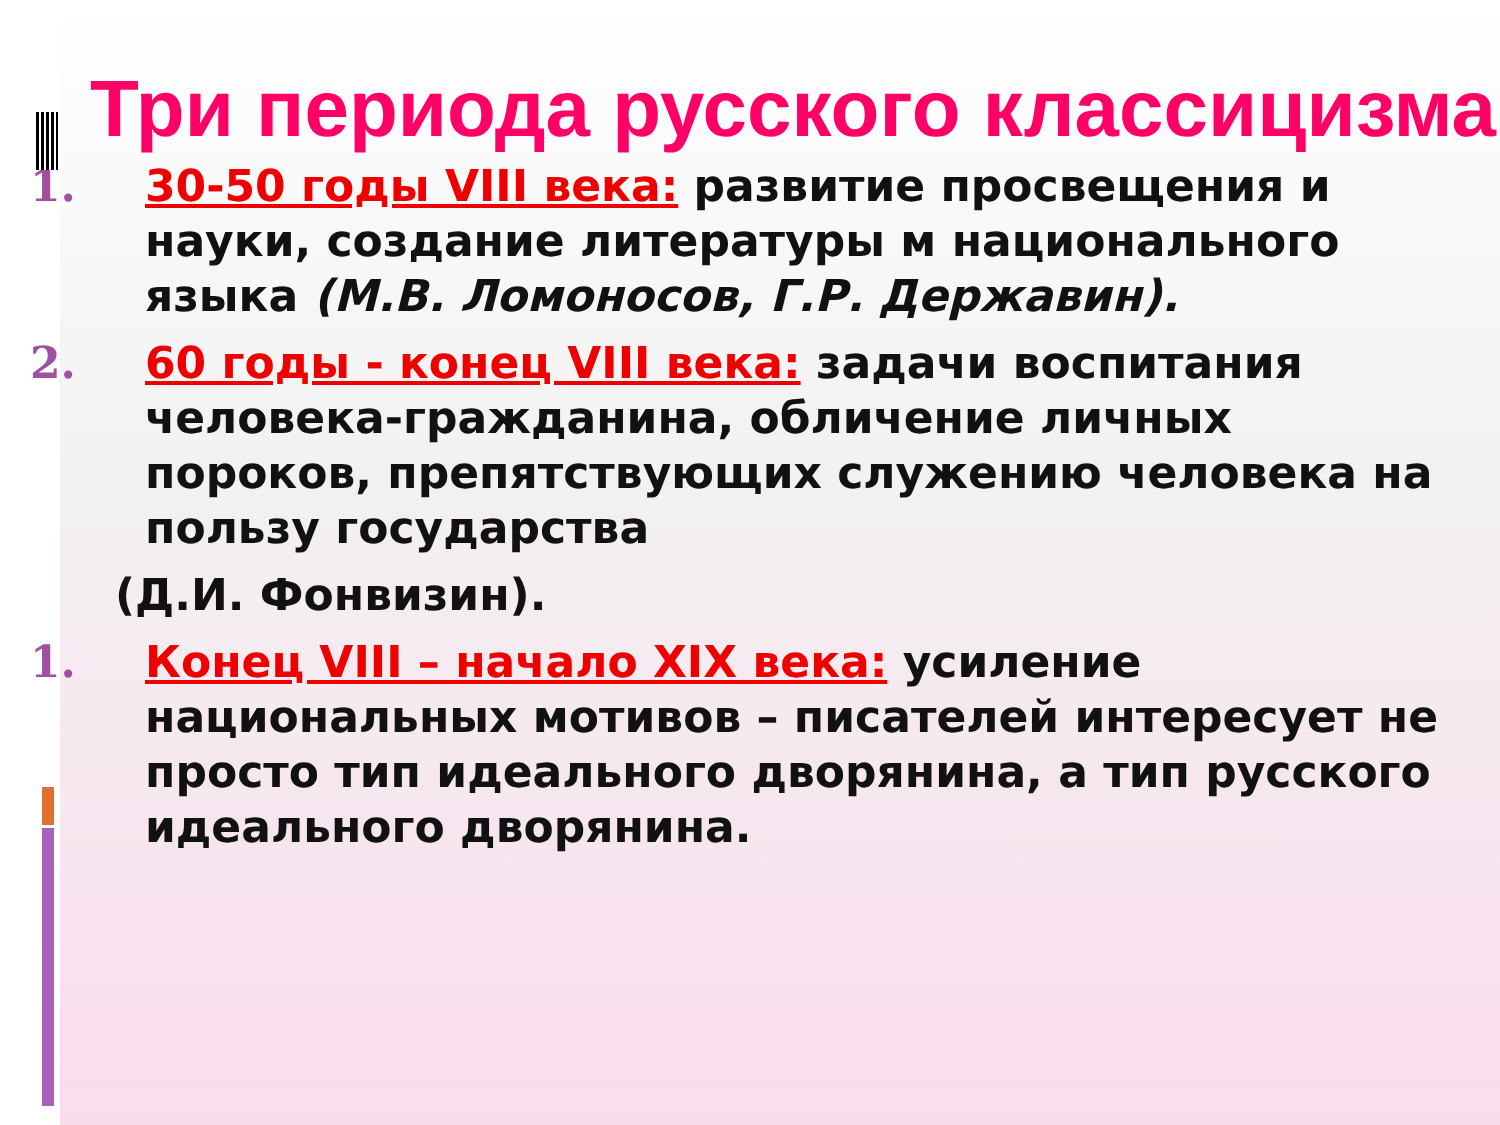Три периода русского классицизма
1. 30-50 годы VIII века: развитие просвещения и науки, создание литературы м национального языка (М.В. Ломоносов, Г.Р. Державин).
2. 60 годы - конец VIII века: задачи воспитания человека-гражданина, обличение личных пороков, препятствующих служению человека на пользу государства
(Д.И. Фонвизин).
1. Конец VIII – начало XIX века: усиление национальных мотивов – писателей интересует не просто тип идеального дворянина, а тип русского идеального дворянина.